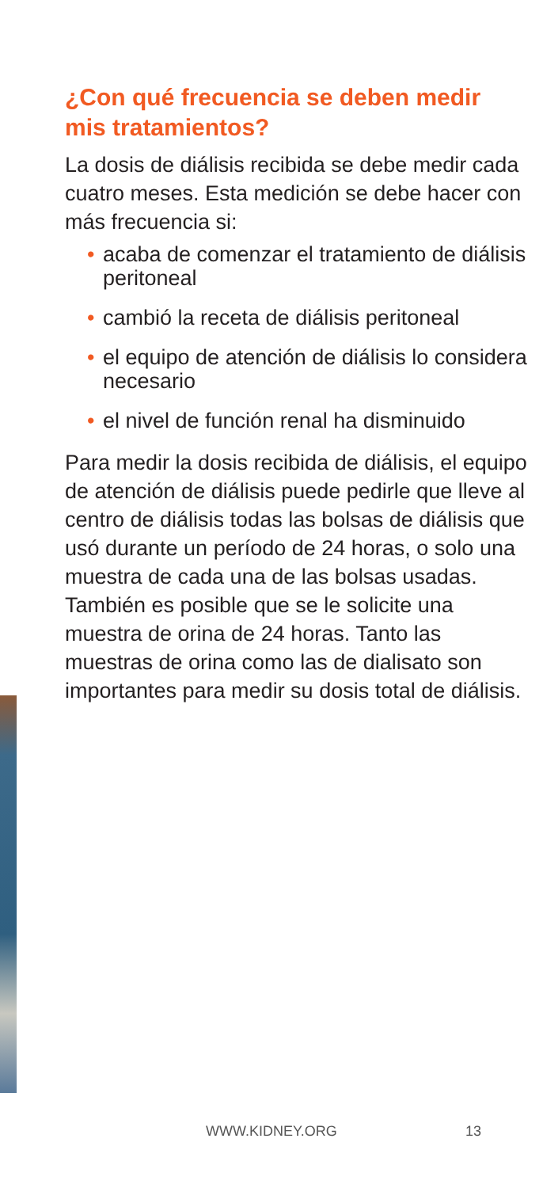¿Con qué frecuencia se deben medir mis tratamientos?
La dosis de diálisis recibida se debe medir cada cuatro meses. Esta medición se debe hacer con más frecuencia si:
• acaba de comenzar el tratamiento de diálisis peritoneal
• cambió la receta de diálisis peritoneal
• el equipo de atención de diálisis lo considera necesario
• el nivel de función renal ha disminuido
Para medir la dosis recibida de diálisis, el equipo de atención de diálisis puede pedirle que lleve al centro de diálisis todas las bolsas de diálisis que usó durante un período de 24 horas, o solo una muestra de cada una de las bolsas usadas. También es posible que se le solicite una muestra de orina de 24 horas. Tanto las muestras de orina como las de dialisato son importantes para medir su dosis total de diálisis.
WWW.KIDNEY.ORG 13